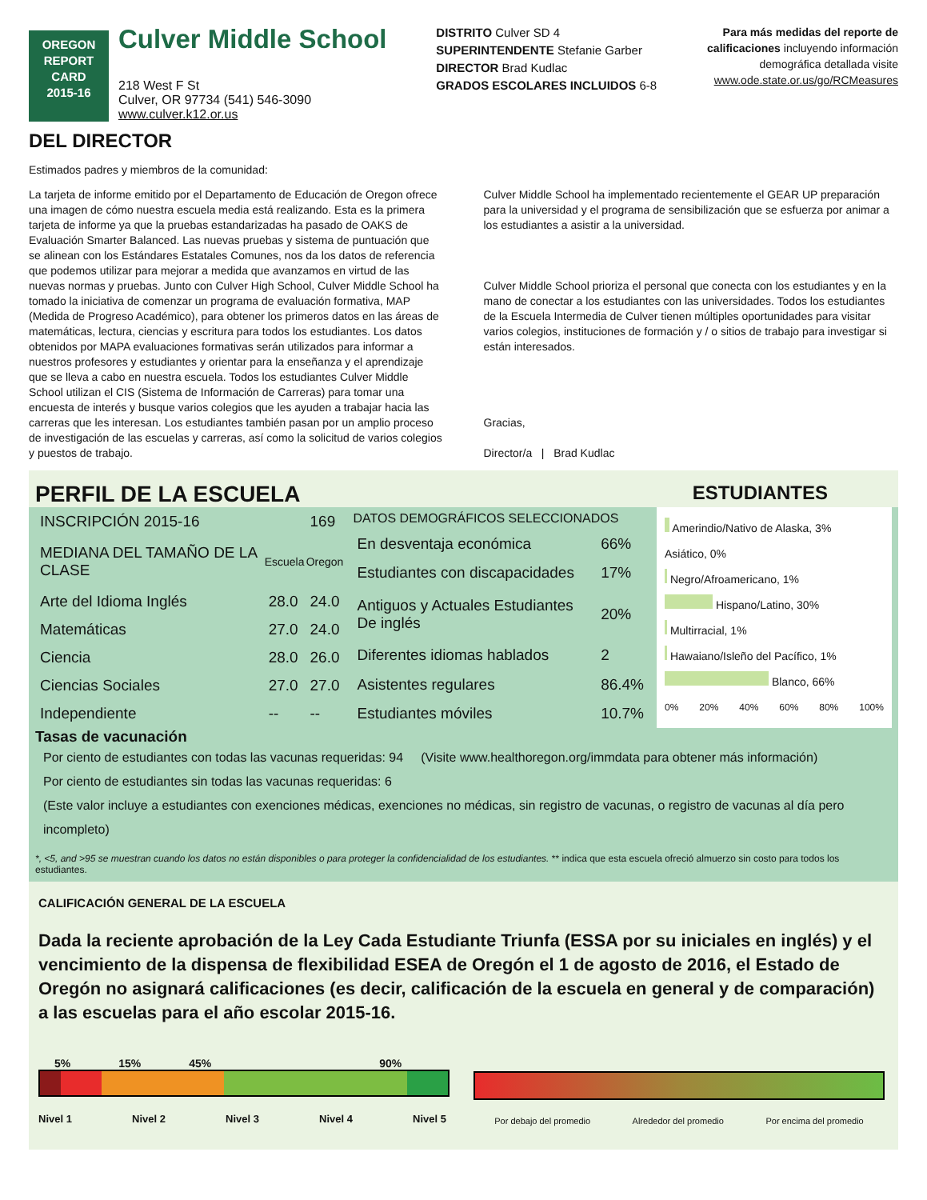OREGON
REPORT CARD
2015-16
Culver Middle School
218 West F St
Culver, OR 97734 (541) 546-3090
www.culver.k12.or.us
DISTRITO Culver SD 4
SUPERINTENDENTE Stefanie Garber
DIRECTOR Brad Kudlac
GRADOS ESCOLARES INCLUIDOS 6-8
Para más medidas del reporte de calificaciones incluyendo información demográfica detallada visite www.ode.state.or.us/go/RCMeasures
DEL DIRECTOR
Estimados padres y miembros de la comunidad:
La tarjeta de informe emitido por el Departamento de Educación de Oregon ofrece una imagen de cómo nuestra escuela media está realizando. Esta es la primera tarjeta de informe ya que la pruebas estandarizadas ha pasado de OAKS de Evaluación Smarter Balanced. Las nuevas pruebas y sistema de puntuación que se alinean con los Estándares Estatales Comunes, nos da los datos de referencia que podemos utilizar para mejorar a medida que avanzamos en virtud de las nuevas normas y pruebas. Junto con Culver High School, Culver Middle School ha tomado la iniciativa de comenzar un programa de evaluación formativa, MAP (Medida de Progreso Académico), para obtener los primeros datos en las áreas de matemáticas, lectura, ciencias y escritura para todos los estudiantes. Los datos obtenidos por MAPA evaluaciones formativas serán utilizados para informar a nuestros profesores y estudiantes y orientar para la enseñanza y el aprendizaje que se lleva a cabo en nuestra escuela. Todos los estudiantes Culver Middle School utilizan el CIS (Sistema de Información de Carreras) para tomar una encuesta de interés y busque varios colegios que les ayuden a trabajar hacia las carreras que les interesan. Los estudiantes también pasan por un amplio proceso de investigación de las escuelas y carreras, así como la solicitud de varios colegios y puestos de trabajo.
Culver Middle School ha implementado recientemente el GEAR UP preparación para la universidad y el programa de sensibilización que se esfuerza por animar a los estudiantes a asistir a la universidad.
Culver Middle School prioriza el personal que conecta con los estudiantes y en la mano de conectar a los estudiantes con las universidades. Todos los estudiantes de la Escuela Intermedia de Culver tienen múltiples oportunidades para visitar varios colegios, instituciones de formación y / o sitios de trabajo para investigar si están interesados.
Gracias,
Director/a | Brad Kudlac
PERFIL DE LA ESCUELA
ESTUDIANTES
| INSCRIPCIÓN 2015-16 | | 169 |
| MEDIANA DEL TAMAÑO DE LA CLASE | Escuela | Oregon |
| Arte del Idioma Inglés | 28.0 | 24.0 |
| Matemáticas | 27.0 | 24.0 |
| Ciencia | 28.0 | 26.0 |
| Ciencias Sociales | 27.0 | 27.0 |
| Independiente | -- | -- |
| DATOS DEMOGRÁFICOS SELECCIONADOS | |
| --- | --- |
| En desventaja económica | 66% |
| Estudiantes con discapacidades | 17% |
| Antiguos y Actuales Estudiantes De inglés | 20% |
| Diferentes idiomas hablados | 2 |
| Asistentes regulares | 86.4% |
| Estudiantes móviles | 10.7% |
Amerindio/Nativo de Alaska, 3%
Asiático, 0%
Negro/Afroamericano, 1%
Hispano/Latino, 30%
Multirracial, 1%
Hawaiano/Isleño del Pacífico, 1%
Blanco, 66%
0% 20% 40% 60% 80% 100%
Tasas de vacunación
Por ciento de estudiantes con todas las vacunas requeridas: 94 (Visite www.healthoregon.org/immdata para obtener más información)
Por ciento de estudiantes sin todas las vacunas requeridas: 6
(Este valor incluye a estudiantes con exenciones médicas, exenciones no médicas, sin registro de vacunas, o registro de vacunas al día pero incompleto)
*, <5, and >95 se muestran cuando los datos no están disponibles o para proteger la confidencialidad de los estudiantes. ** indica que esta escuela ofreció almuerzo sin costo para todos los estudiantes.
CALIFICACIÓN GENERAL DE LA ESCUELA
Dada la reciente aprobación de la Ley Cada Estudiante Triunfa (ESSA por su iniciales en inglés) y el vencimiento de la dispensa de flexibilidad ESEA de Oregón el 1 de agosto de 2016, el Estado de Oregón no asignará calificaciones (es decir, calificación de la escuela en general y de comparación) a las escuelas para el año escolar 2015-16.
5% 15% 45% 90%
Nivel 1 Nivel 2 Nivel 3 Nivel 4 Nivel 5
Por debajo del promedio Alrededor del promedio Por encima del promedio